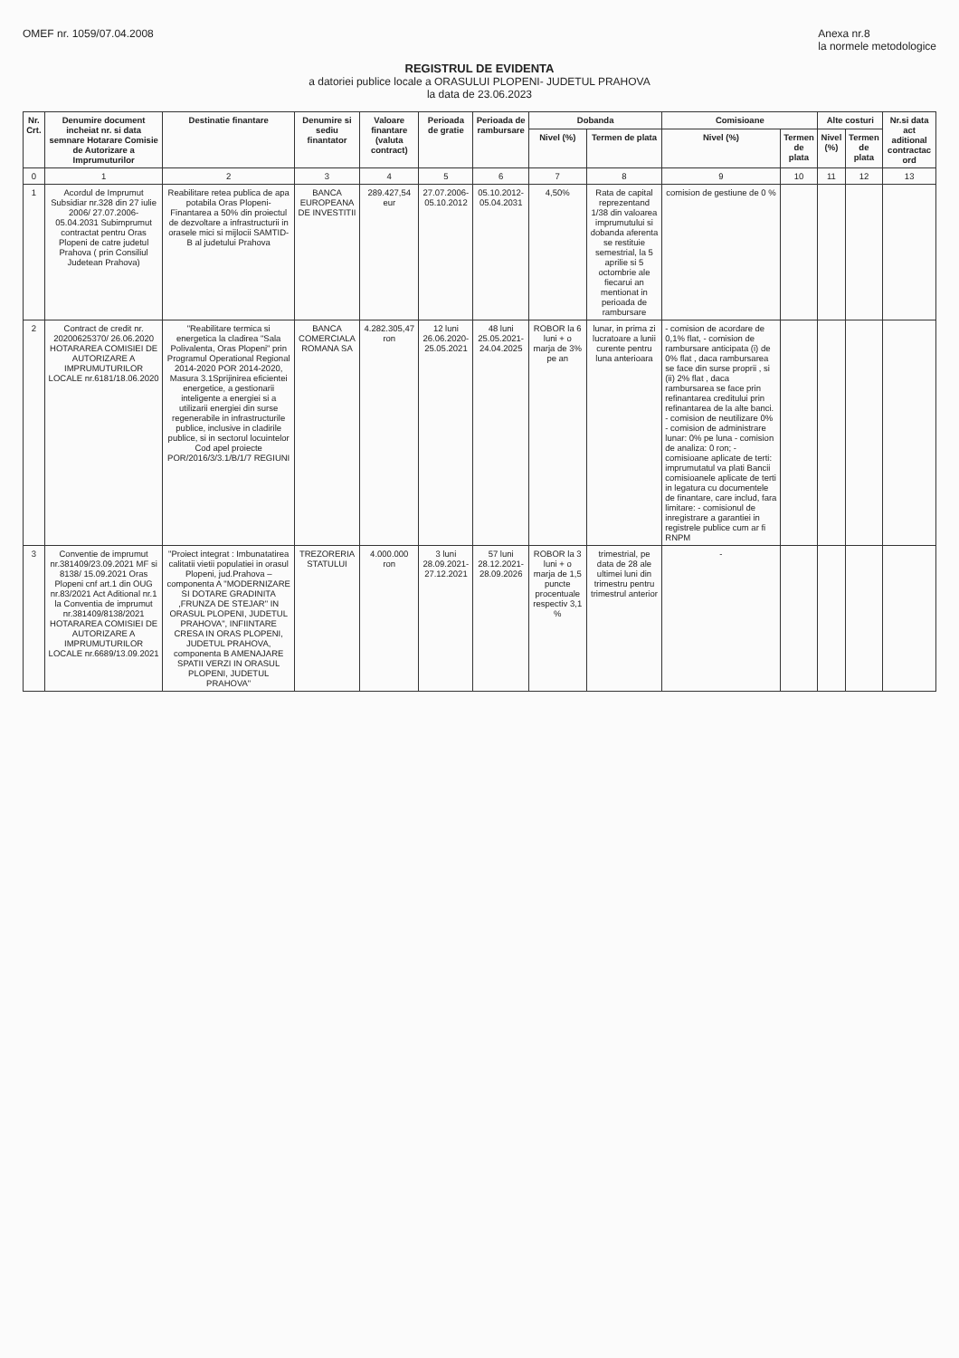OMEF nr. 1059/07.04.2008 Anexa nr.8
la normele metodologice
REGISTRUL DE EVIDENTA
a datoriei publice locale a ORASULUI PLOPENI- JUDETUL PRAHOVA
la data de 23.06.2023
| Nr. Crt. | Denumire document incheiat nr. si data semnare Hotarare Comisie de Autorizare a Imprumuturilor | Destinatie finantare | Denumire si sediu finantator | Valoare finantare (valuta contract) | Perioada de gratie | Perioada de rambursare | Dobanda | | Comisioane | | Alte costuri | | Nr.si data act aditional contractac ord |
| --- | --- | --- | --- | --- | --- | --- | --- | --- | --- | --- | --- | --- | --- |
| | | | | | | | Nivel (%) | Termen de plata | Nivel (%) | Termen de plata | Nivel (%) | Termen de plata | |
| 0 | 1 | 2 | 3 | 4 | 5 | 6 | 7 | 8 | 9 | 10 | 11 | 12 | 13 |
| 1 | Acordul de Imprumut Subsidiar nr.328 din 27 iulie 2006/ 27.07.2006-05.04.2031 Subimprumut contractat pentru Oras Plopeni de catre judetul Prahova ( prin Consiliul Judetean Prahova) | Reabilitare retea publica de apa potabila Oras Plopeni- Finantarea a 50% din proiectul de dezvoltare a infrastructurii in orasele mici si mijlocii SAMTID-B al judetului Prahova | BANCA EUROPEANA DE INVESTITII | 289.427,54 eur | 27.07.2006-05.10.2012 | 05.10.2012-05.04.2031 | 4,50% | Rata de capital reprezentand 1/38 din valoarea imprumutului si dobanda aferenta se restituie semestrial, la 5 aprilie si 5 octombrie ale fiecarui an mentionat in perioada de rambursare | comision de gestiune de 0 % | | | | |
| 2 | Contract de credit nr. 20200625370/ 26.06.2020 HOTARAREA COMISIEI DE AUTORIZARE A IMPRUMUTURILOR LOCALE nr.6181/18.06.2020 | "Reabilitare termica si energetica la cladirea "Sala Polivalenta, Oras Plopeni" prin Programul Operational Regional 2014-2020 POR 2014-2020, Masura 3.1Sprijinirea eficientei energetice, a gestionarii inteligente a energiei si a utilizarii energiei din surse regenerabile in infrastructurile publice, inclusive in cladirile publice, si in sectorul locuintelor Cod apel proiecte POR/2016/3/3.1/B/1/7 REGIUNI | BANCA COMERCIALA ROMANA SA | 4.282.305,47 ron | 12 luni 26.06.2020-25.05.2021 | 48 luni 25.05.2021-24.04.2025 | ROBOR la 6 luni + o marja de 3% pe an | lunar, in prima zi lucratoare a lunii curente pentru luna anterioara | - comision de acordare de 0,1% flat, - comision de rambursare anticipata (i) de 0% flat , daca rambursarea se face din surse proprii , si (ii) 2% flat , daca rambursarea se face prin refinantarea creditului prin refinantarea de la alte banci. - comision de neutilizare 0% - comision de administrare lunar: 0% pe luna - comision de analiza: 0 ron; - comisioane aplicate de terti: imprumutatul va plati Bancii comisioanele aplicate de terti in legatura cu documentele de finantare, care includ, fara limitare: - comisionul de inregistrare a garantiei in registrele publice cum ar fi RNPM | | | | |
| 3 | Conventie de imprumut nr.381409/23.09.2021 MF si 8138/ 15.09.2021 Oras Plopeni cnf art.1 din OUG nr.83/2021 Act Aditional nr.1 la Conventia de imprumut nr.381409/8138/2021 HOTARAREA COMISIEI DE AUTORIZARE A IMPRUMUTURILOR LOCALE nr.6689/13.09.2021 | "Proiect integrat : Imbunatatirea calitatii vietii populatiei in orasul Plopeni, jud.Prahova – componenta A "MODERNIZARE SI DOTARE GRADINITA ,FRUNZA DE STEJAR" IN ORASUL PLOPENI, JUDETUL PRAHOVA", INFIINTARE CRESA IN ORAS PLOPENI, JUDETUL PRAHOVA, componenta B AMENAJARE SPATII VERZI IN ORASUL PLOPENI, JUDETUL PRAHOVA" | TREZORERIA STATULUI | 4.000.000 ron | 3 luni 28.09.2021-27.12.2021 | 57 luni 28.12.2021-28.09.2026 | ROBOR la 3 luni + o marja de 1,5 puncte procentuale respectiv 3,1 % | trimestrial, pe data de 28 ale ultimei luni din trimestru pentru trimestrul anterior | - | | | | |